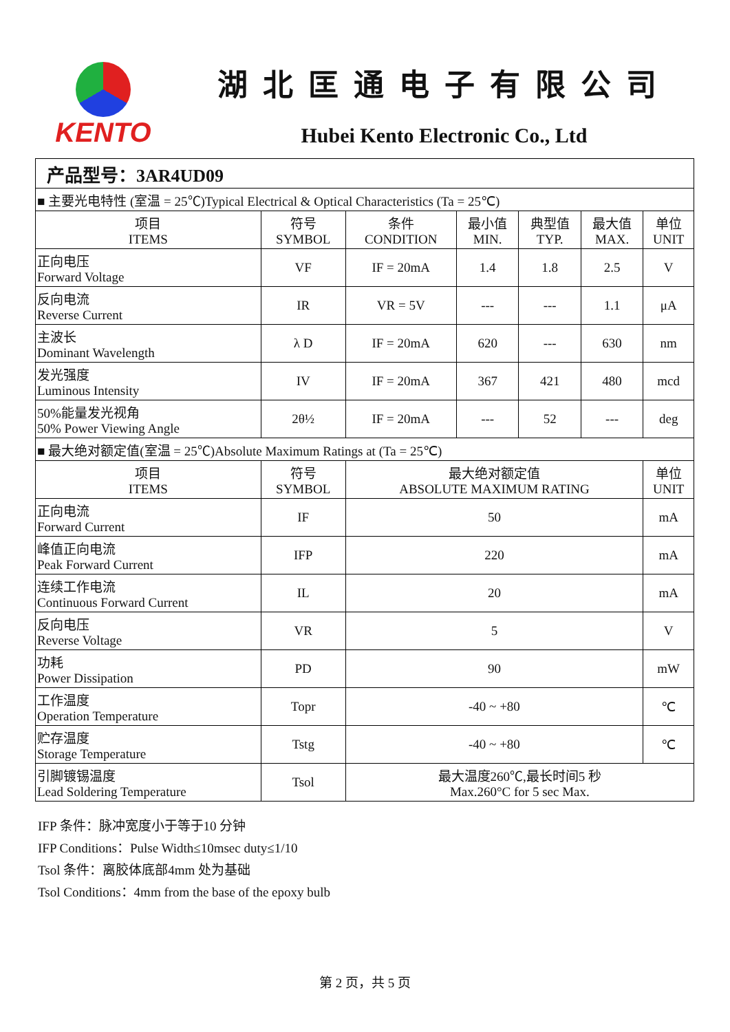KENTO
湖北匡通电子有限公司
Hubei Kento Electronic Co., Ltd
| 产品型号：3AR4UD09 | | | | | | |
| ■ 主要光电特性 (室温 = 25℃)Typical Electrical & Optical Characteristics (Ta = 25℃) | | | | | | |
| 项目 ITEMS | 符号 SYMBOL | 条件 CONDITION | 最小值 MIN. | 典型值 TYP. | 最大值 MAX. | 单位 UNIT |
| 正向电压 Forward Voltage | VF | IF = 20mA | 1.4 | 1.8 | 2.5 | V |
| 反向电流 Reverse Current | IR | VR = 5V | --- | --- | 1.1 | μA |
| 主波长 Dominant Wavelength | λ D | IF = 20mA | 620 | --- | 630 | nm |
| 发光强度 Luminous Intensity | IV | IF = 20mA | 367 | 421 | 480 | mcd |
| 50%能量发光视角 50% Power Viewing Angle | 2θ½ | IF = 20mA | --- | 52 | --- | deg |
| ■ 最大绝对额定值(室温 = 25℃)Absolute Maximum Ratings at (Ta = 25℃) | | | | | | |
| 项目 ITEMS | 符号 SYMBOL | 最大绝对额定值 ABSOLUTE MAXIMUM RATING | | | | 单位 UNIT |
| 正向电流 Forward Current | IF | 50 | | | | mA |
| 峰值正向电流 Peak Forward Current | IFP | 220 | | | | mA |
| 连续工作电流 Continuous Forward Current | IL | 20 | | | | mA |
| 反向电压 Reverse Voltage | VR | 5 | | | | V |
| 功耗 Power Dissipation | PD | 90 | | | | mW |
| 工作温度 Operation Temperature | Topr | -40 ~ +80 | | | | ℃ |
| 贮存温度 Storage Temperature | Tstg | -40 ~ +80 | | | | ℃ |
| 引脚镀锡温度 Lead Soldering Temperature | Tsol | 最大温度260℃,最长时间5 秒 Max.260°C for 5 sec Max. | | | | |
IFP 条件：脉冲宽度小于等于10 分钟
IFP Conditions：Pulse Width≤10msec duty≤1/10
Tsol 条件：离胶体底部4mm 处为基础
Tsol Conditions：4mm from the base of the epoxy bulb
第 2 页，共 5 页